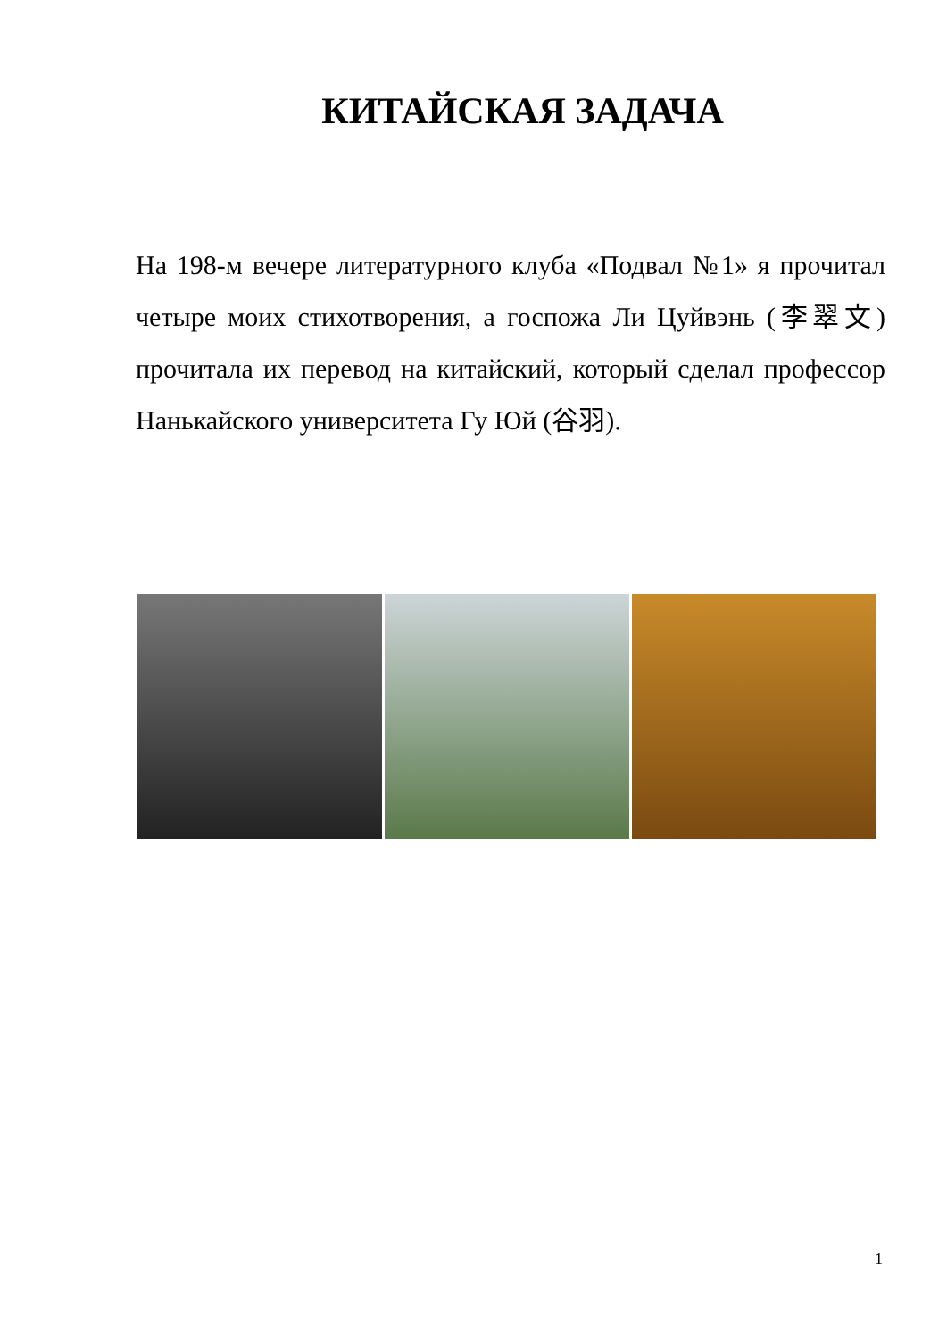КИТАЙСКАЯ ЗАДАЧА
На 198-м вечере литературного клуба «Подвал №1» я прочитал четыре моих стихотворения, а госпожа Ли Цуйвэнь (李翠文) прочитала их перевод на китайский, который сделал профессор Нанькайского университета Гу Юй (谷羽).
1